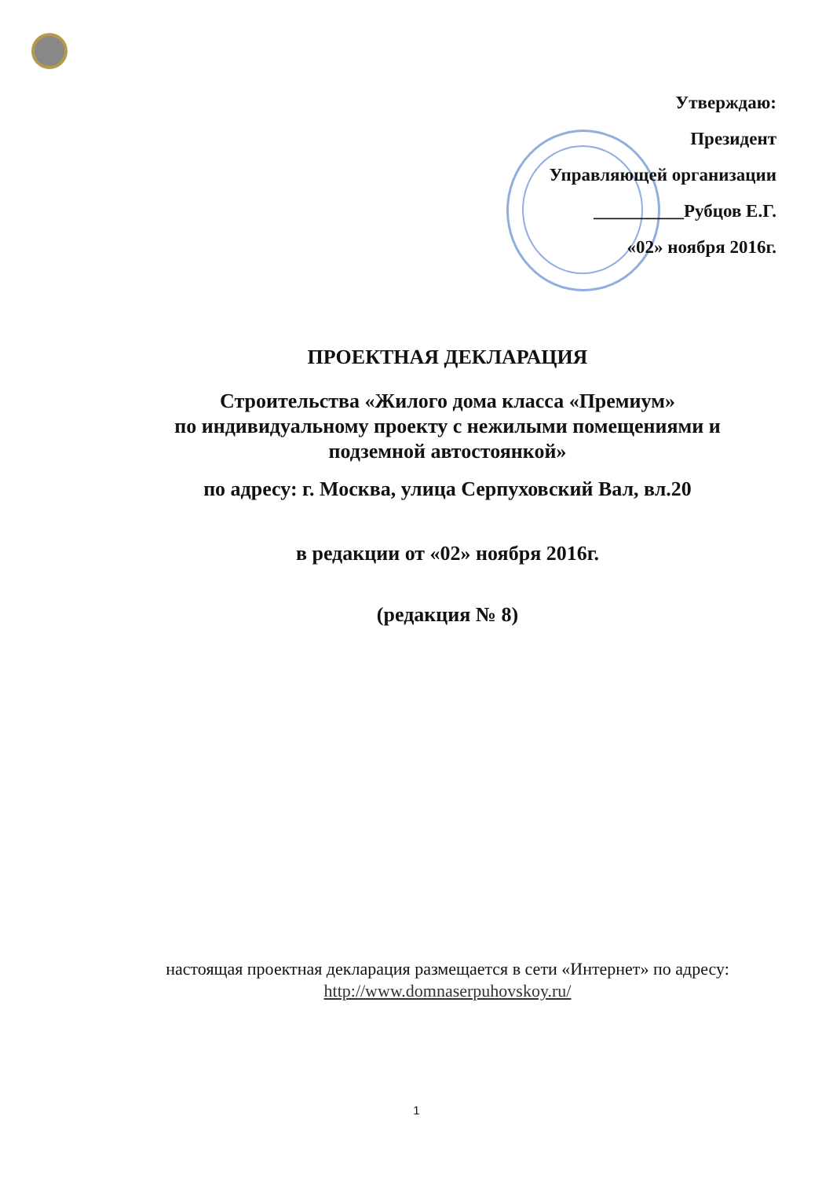Утверждаю:
Президент
Управляющей организации
__________Рубцов Е.Г.
«02» ноября 2016г.
ПРОЕКТНАЯ ДЕКЛАРАЦИЯ
Строительства «Жилого дома класса «Премиум»
по индивидуальному проекту с нежилыми помещениями и подземной автостоянкой»
по адресу: г. Москва, улица Серпуховский Вал, вл.20
в редакции от «02» ноября 2016г.
(редакция № 8)
настоящая проектная декларация размещается в сети «Интернет» по адресу:
http://www.domnaserpuhovskoy.ru/
1